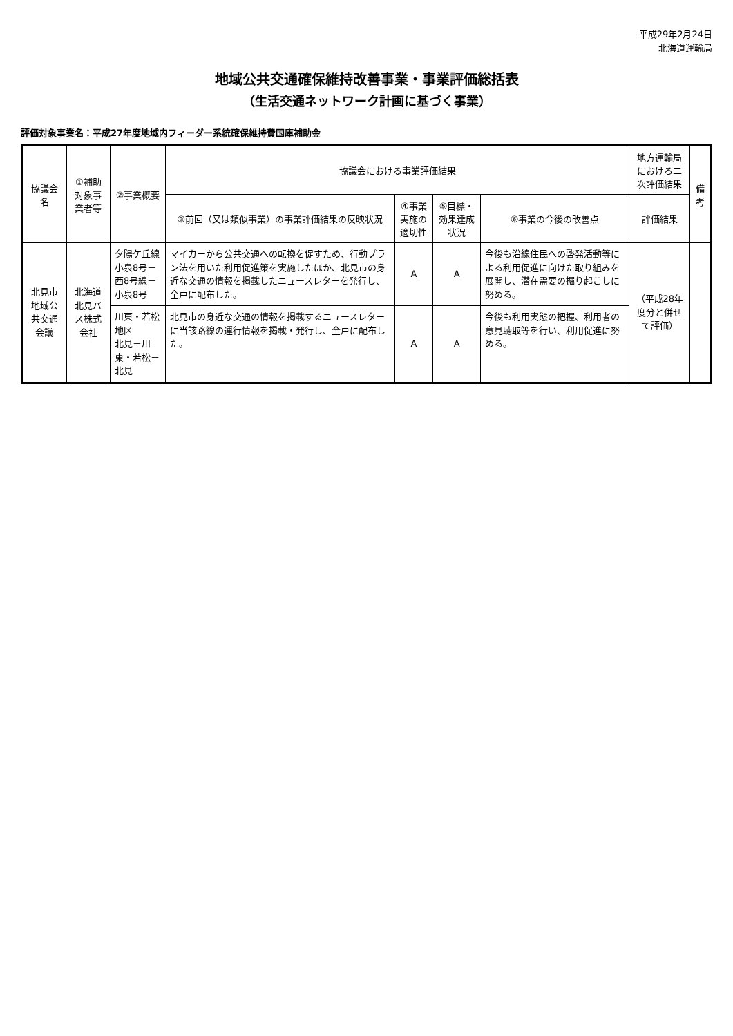平成29年2月24日
北海道運輸局
地域公共交通確保維持改善事業・事業評価総括表
（生活交通ネットワーク計画に基づく事業）
評価対象事業名：平成27年度地域内フィーダー系統確保維持費国庫補助金
| 協議会名 | ①補助対象事業者等 | ②事業概要 | 協議会における事業評価結果 | | | | 地方運輸局における二次評価結果 | 備考 |
| --- | --- | --- | --- | --- | --- | --- | --- | --- |
| | | | ③前回（又は類似事業）の事業評価結果の反映状況 | ④事業実施の適切性 | ⑤目標・効果達成状況 | ⑥事業の今後の改善点 | 評価結果 | |
| 北見市地域公共交通会議 | 北海道北見バス株式会社 | 夕陽ケ丘線 小泉8号－西8号線－小泉8号 | マイカーから公共交通への転換を促すため、行動プラン法を用いた利用促進策を実施したほか、北見市の身近な交通の情報を掲載したニュースレターを発行し、全戸に配布した。 | A | A | 今後も沿線住民への啓発活動等による利用促進に向けた取り組みを展開し、潜在需要の掘り起こしに努める。 | （平成28年度分と併せて評価） | |
| | | 川東・若松地区 北見－川東・若松－北見 | 北見市の身近な交通の情報を掲載するニュースレターに当該路線の運行情報を掲載・発行し、全戸に配布した。 | A | A | 今後も利用実態の把握、利用者の意見聴取等を行い、利用促進に努める。 | | |